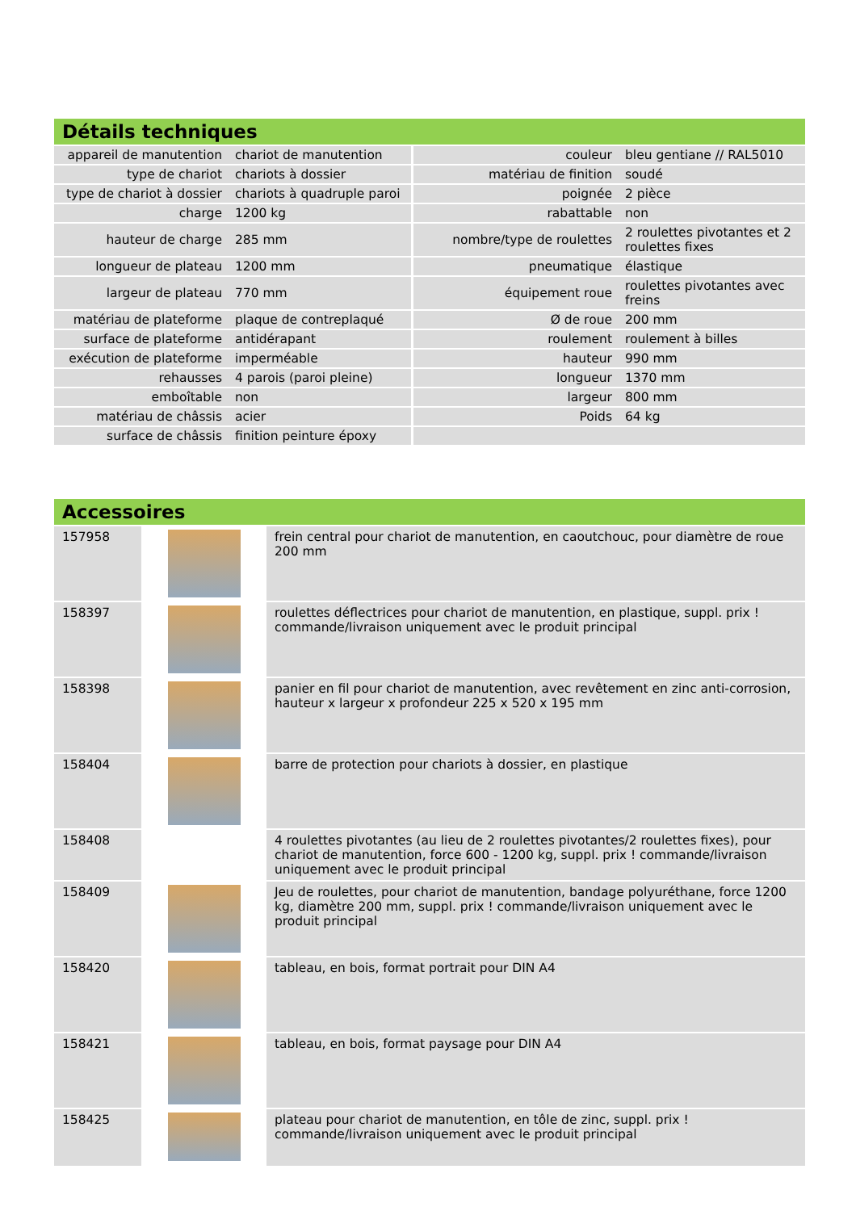Détails techniques
| appareil de manutention | chariot de manutention | couleur | bleu gentiane // RAL5010 |
| type de chariot | chariots à dossier | matériau de finition | soudé |
| type de chariot à dossier | chariots à quadruple paroi | poignée | 2 pièce |
| charge | 1200 kg | rabattable | non |
| hauteur de charge | 285 mm | nombre/type de roulettes | 2 roulettes pivotantes et 2 roulettes fixes |
| longueur de plateau | 1200 mm | pneumatique | élastique |
| largeur de plateau | 770 mm | équipement roue | roulettes pivotantes avec freins |
| matériau de plateforme | plaque de contreplaqué | Ø de roue | 200 mm |
| surface de plateforme | antidérapant | roulement | roulement à billes |
| exécution de plateforme | imperméable | hauteur | 990 mm |
| rehausses | 4 parois (paroi pleine) | longueur | 1370 mm |
| emboîtable | non | largeur | 800 mm |
| matériau de châssis | acier | Poids | 64 kg |
| surface de châssis | finition peinture époxy | | |
Accessoires
| 157958 | | frein central pour chariot de manutention, en caoutchouc, pour diamètre de roue 200 mm |
| 158397 | | roulettes déflectrices pour chariot de manutention, en plastique, suppl. prix ! commande/livraison uniquement avec le produit principal |
| 158398 | | panier en fil pour chariot de manutention, avec revêtement en zinc anti-corrosion, hauteur x largeur x profondeur 225 x 520 x 195 mm |
| 158404 | | barre de protection pour chariots à dossier, en plastique |
| 158408 | | 4 roulettes pivotantes (au lieu de 2 roulettes pivotantes/2 roulettes fixes), pour chariot de manutention, force 600 - 1200 kg, suppl. prix ! commande/livraison uniquement avec le produit principal |
| 158409 | | Jeu de roulettes, pour chariot de manutention, bandage polyuréthane, force 1200 kg, diamètre 200 mm, suppl. prix ! commande/livraison uniquement avec le produit principal |
| 158420 | | tableau, en bois, format portrait pour DIN A4 |
| 158421 | | tableau, en bois, format paysage pour DIN A4 |
| 158425 | | plateau pour chariot de manutention, en tôle de zinc, suppl. prix ! commande/livraison uniquement avec le produit principal |